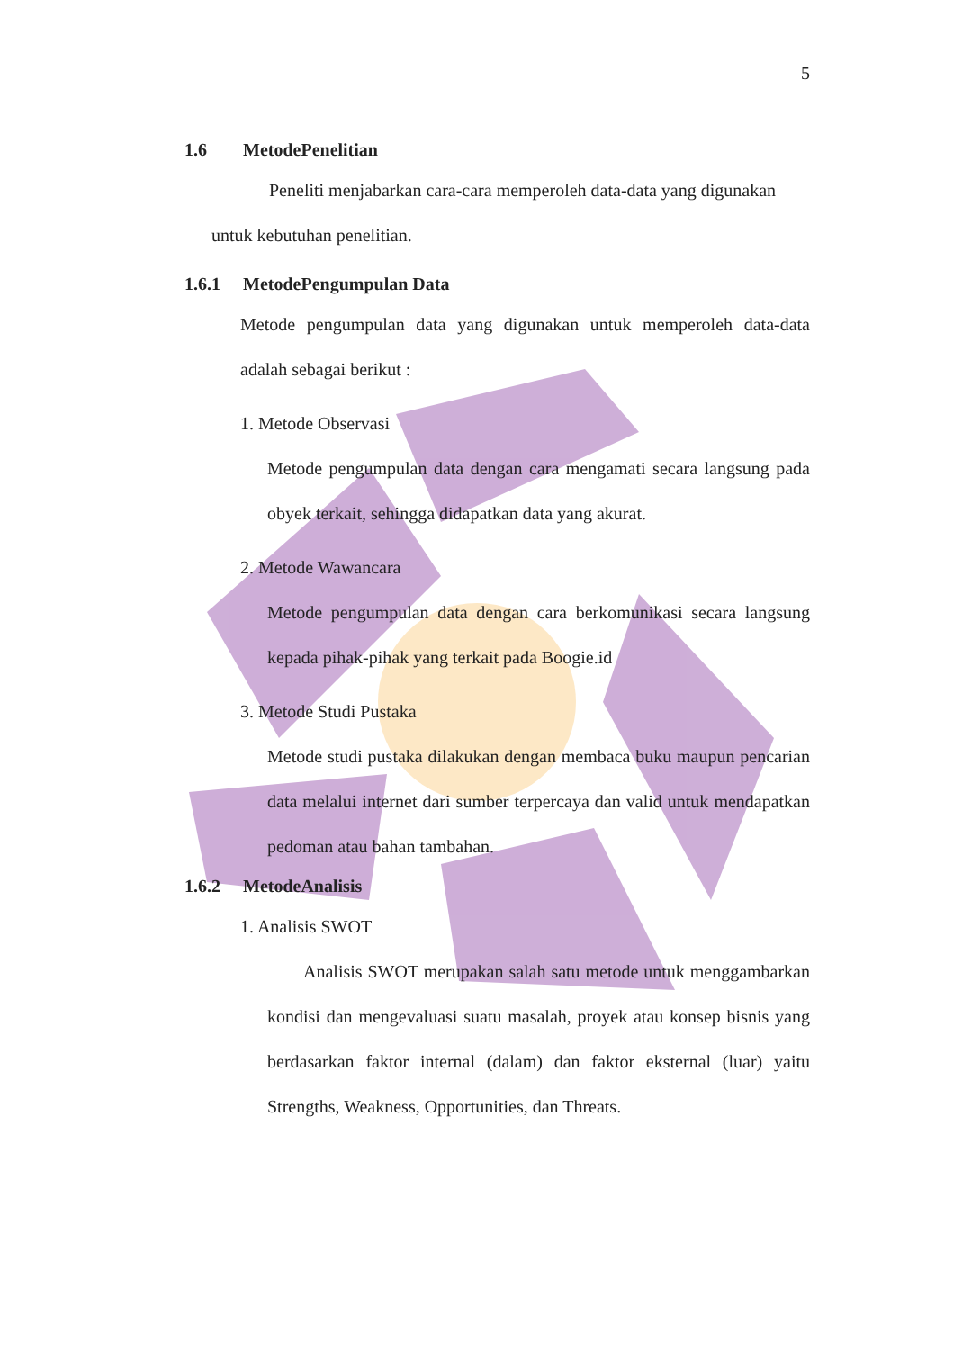5
1.6 MetodePenelitian
Peneliti menjabarkan cara-cara memperoleh data-data yang digunakan
untuk kebutuhan penelitian.
1.6.1 MetodePengumpulan Data
Metode pengumpulan data yang digunakan untuk memperoleh data-data adalah sebagai berikut :
1. Metode Observasi
Metode pengumpulan data dengan cara mengamati secara langsung pada obyek terkait, sehingga didapatkan data yang akurat.
2. Metode Wawancara
Metode pengumpulan data dengan cara berkomunikasi secara langsung kepada pihak-pihak yang terkait pada Boogie.id
3. Metode Studi Pustaka
Metode studi pustaka dilakukan dengan membaca buku maupun pencarian data melalui internet dari sumber terpercaya dan valid untuk mendapatkan pedoman atau bahan tambahan.
1.6.2 MetodeAnalisis
1. Analisis SWOT
Analisis SWOT merupakan salah satu metode untuk menggambarkan kondisi dan mengevaluasi suatu masalah, proyek atau konsep bisnis yang berdasarkan faktor internal (dalam) dan faktor eksternal (luar) yaitu Strengths, Weakness, Opportunities, dan Threats.